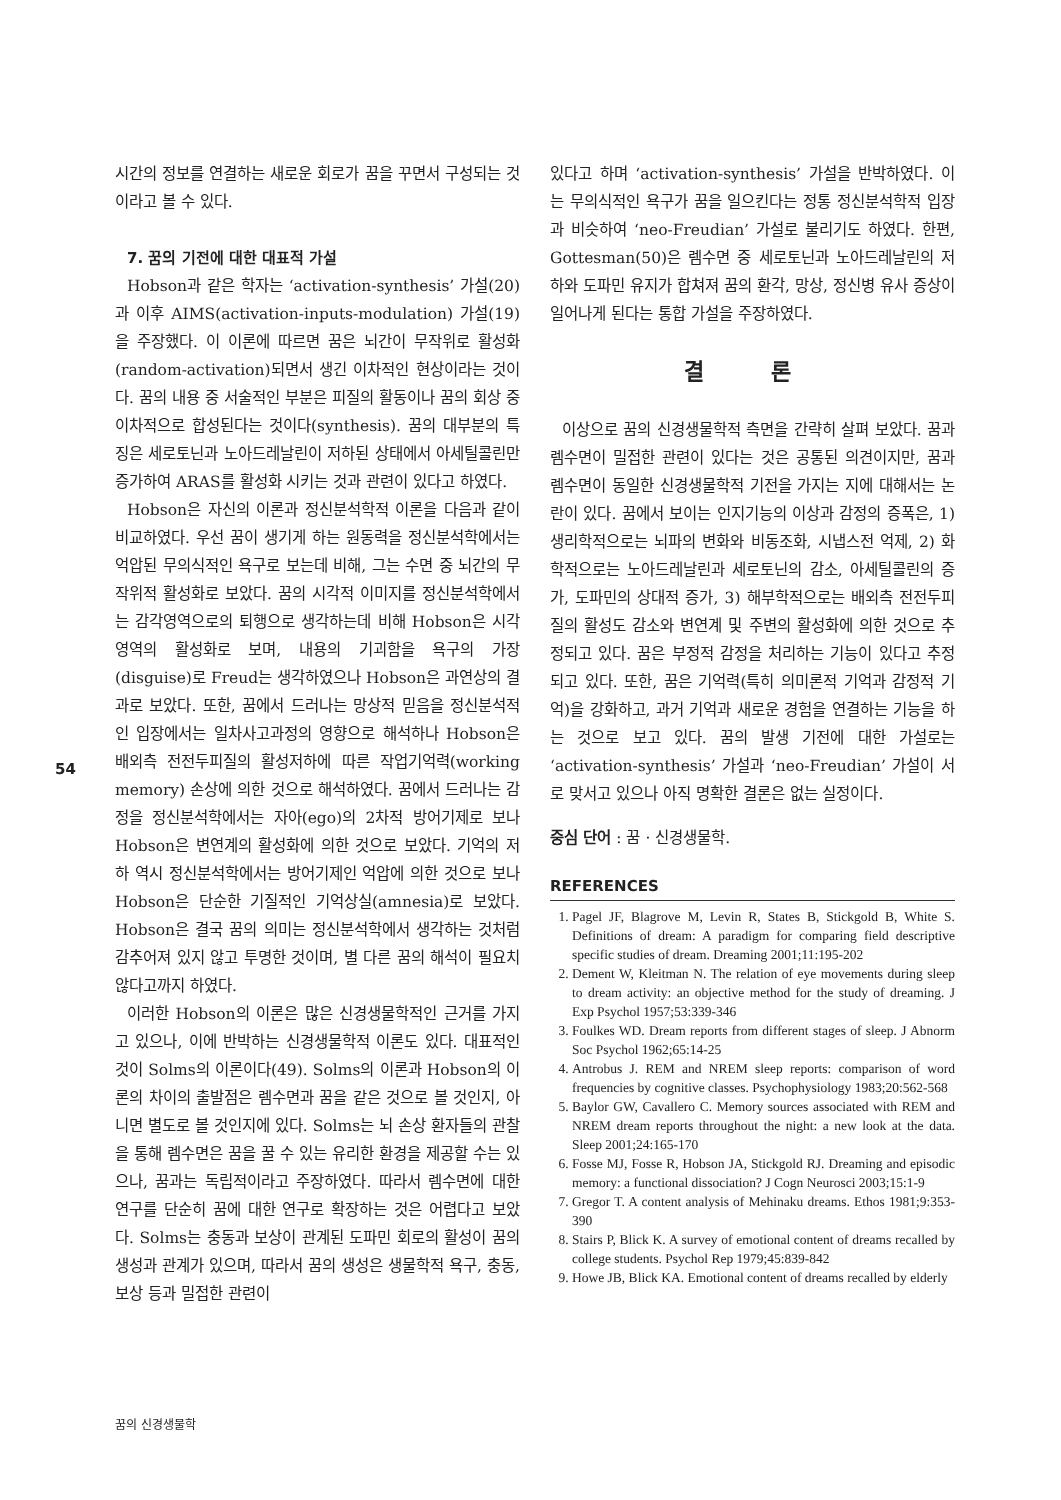시간의 정보를 연결하는 새로운 회로가 꿈을 꾸면서 구성되는 것이라고 볼 수 있다.
7. 꿈의 기전에 대한 대표적 가설
Hobson과 같은 학자는 ‘activation-synthesis’ 가설(20)과 이후 AIMS(activation-inputs-modulation) 가설(19)을 주장했다. 이 이론에 따르면 꿈은 뇌간이 무작위로 활성화(random-activation)되면서 생긴 이차적인 현상이라는 것이다. 꿈의 내용 중 서술적인 부분은 피질의 활동이나 꿈의 회상 중 이차적으로 합성된다는 것이다(synthesis). 꿈의 대부분의 특징은 세로토닌과 노아드레날린이 저하된 상태에서 아세틸콜린만 증가하여 ARAS를 활성화 시키는 것과 관련이 있다고 하였다.
Hobson은 자신의 이론과 정신분석학적 이론을 다음과 같이 비교하였다. 우선 꿈이 생기게 하는 원동력을 정신분석학에서는 억압된 무의식적인 욕구로 보는데 비해, 그는 수면 중 뇌간의 무작위적 활성화로 보았다. 꿈의 시각적 이미지를 정신분석학에서는 감각영역으로의 퇴행으로 생각하는데 비해 Hobson은 시각영역의 활성화로 보며, 내용의 기괴함을 욕구의 가장(disguise)로 Freud는 생각하였으나 Hobson은 과연상의 결과로 보았다. 또한, 꿈에서 드러나는 망상적 믿음을 정신분석적인 입장에서는 일차사고과정의 영향으로 해석하나 Hobson은 배외측 전전두피질의 활성저하에 따른 작업기억력(working memory) 손상에 의한 것으로 해석하였다. 꿈에서 드러나는 감정을 정신분석학에서는 자아(ego)의 2차적 방어기제로 보나 Hobson은 변연계의 활성화에 의한 것으로 보았다. 기억의 저하 역시 정신분석학에서는 방어기제인 억압에 의한 것으로 보나 Hobson은 단순한 기질적인 기억상실(amnesia)로 보았다. Hobson은 결국 꿈의 의미는 정신분석학에서 생각하는 것처럼 감추어져 있지 않고 투명한 것이며, 별 다른 꿈의 해석이 필요치 않다고까지 하였다.
이러한 Hobson의 이론은 많은 신경생물학적인 근거를 가지고 있으나, 이에 반박하는 신경생물학적 이론도 있다. 대표적인 것이 Solms의 이론이다(49). Solms의 이론과 Hobson의 이론의 차이의 출발점은 렘수면과 꿈을 같은 것으로 볼 것인지, 아니면 별도로 볼 것인지에 있다. Solms는 뇌 손상 환자들의 관찰을 통해 렘수면은 꿈을 꿀 수 있는 유리한 환경을 제공할 수는 있으나, 꿈과는 독립적이라고 주장하였다. 따라서 렘수면에 대한 연구를 단순히 꿈에 대한 연구로 확장하는 것은 어렵다고 보았다. Solms는 충동과 보상이 관계된 도파민 회로의 활성이 꿈의 생성과 관계가 있으며, 따라서 꿈의 생성은 생물학적 욕구, 충동, 보상 등과 밀접한 관련이
있다고 하며 ‘activation-synthesis’ 가설을 반박하였다. 이는 무의식적인 욕구가 꿈을 일으킨다는 정통 정신분석학적 입장과 비슷하여 ‘neo-Freudian’ 가설로 불리기도 하였다. 한편, Gottesman(50)은 렘수면 중 세로토닌과 노아드레날린의 저하와 도파민 유지가 합쳐져 꿈의 환각, 망상, 정신병 유사 증상이 일어나게 된다는 통합 가설을 주장하였다.
결 론
이상으로 꿈의 신경생물학적 측면을 간략히 살펴 보았다. 꿈과 렘수면이 밀접한 관련이 있다는 것은 공통된 의견이지만, 꿈과 렘수면이 동일한 신경생물학적 기전을 가지는 지에 대해서는 논란이 있다. 꿈에서 보이는 인지기능의 이상과 감정의 증폭은, 1) 생리학적으로는 뇌파의 변화와 비동조화, 시냅스전 억제, 2) 화학적으로는 노아드레날린과 세로토닌의 감소, 아세틸콜린의 증가, 도파민의 상대적 증가, 3) 해부학적으로는 배외측 전전두피질의 활성도 감소와 변연계 및 주변의 활성화에 의한 것으로 추정되고 있다. 꿈은 부정적 감정을 처리하는 기능이 있다고 추정되고 있다. 또한, 꿈은 기억력(특히 의미론적 기억과 감정적 기억)을 강화하고, 과거 기억과 새로운 경험을 연결하는 기능을 하는 것으로 보고 있다. 꿈의 발생 기전에 대한 가설로는 ‘activation-synthesis’ 가설과 ‘neo-Freudian’ 가설이 서로 맞서고 있으나 아직 명확한 결론은 없는 실정이다.
중심 단어 : 꿈 · 신경생물학.
REFERENCES
1. Pagel JF, Blagrove M, Levin R, States B, Stickgold B, White S. Definitions of dream: A paradigm for comparing field descriptive specific studies of dream. Dreaming 2001;11:195-202
2. Dement W, Kleitman N. The relation of eye movements during sleep to dream activity: an objective method for the study of dreaming. J Exp Psychol 1957;53:339-346
3. Foulkes WD. Dream reports from different stages of sleep. J Abnorm Soc Psychol 1962;65:14-25
4. Antrobus J. REM and NREM sleep reports: comparison of word frequencies by cognitive classes. Psychophysiology 1983;20:562-568
5. Baylor GW, Cavallero C. Memory sources associated with REM and NREM dream reports throughout the night: a new look at the data. Sleep 2001;24:165-170
6. Fosse MJ, Fosse R, Hobson JA, Stickgold RJ. Dreaming and episodic memory: a functional dissociation? J Cogn Neurosci 2003;15:1-9
7. Gregor T. A content analysis of Mehinaku dreams. Ethos 1981;9:353-390
8. Stairs P, Blick K. A survey of emotional content of dreams recalled by college students. Psychol Rep 1979;45:839-842
9. Howe JB, Blick KA. Emotional content of dreams recalled by elderly
54
꿈의 신경생물학